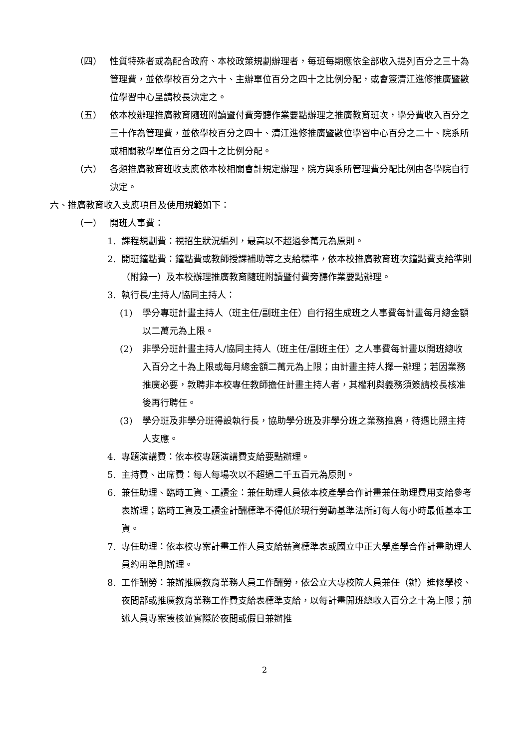（四） 性質特殊者或為配合政府、本校政策規劃辦理者，每班每期應依全部收入提列百分之三十為管理費，並依學校百分之六十、主辦單位百分之四十之比例分配，或會簽清江進修推廣暨數位學習中心呈請校長決定之。
（五） 依本校辦理推廣教育隨班附讀暨付費旁聽作業要點辦理之推廣教育班次，學分費收入百分之三十作為管理費，並依學校百分之四十、清江進修推廣暨數位學習中心百分之二十、院系所或相關教學單位百分之四十之比例分配。
（六） 各類推廣教育班收支應依本校相關會計規定辦理，院方與系所管理費分配比例由各學院自行決定。
六、推廣教育收入支應項目及使用規範如下：
（一） 開班人事費：
1. 課程規劃費：視招生狀況編列，最高以不超過參萬元為原則。
2. 開班鐘點費：鐘點費或教師授課補助等之支給標準，依本校推廣教育班次鐘點費支給準則（附錄一）及本校辦理推廣教育隨班附讀暨付費旁聽作業要點辦理。
3. 執行長/主持人/協同主持人：
(1) 學分專班計畫主持人（班主任/副班主任）自行招生成班之人事費每計畫每月總金額以二萬元為上限。
(2) 非學分班計畫主持人/協同主持人（班主任/副班主任）之人事費每計畫以開班總收入百分之十為上限或每月總金額二萬元為上限；由計畫主持人擇一辦理；若因業務推廣必要，敦聘非本校專任教師擔任計畫主持人者，其權利與義務須簽請校長核准後再行聘任。
(3) 學分班及非學分班得設執行長，協助學分班及非學分班之業務推廣，待遇比照主持人支應。
4. 專題演講費：依本校專題演講費支給要點辦理。
5. 主持費、出席費：每人每場次以不超過二千五百元為原則。
6. 兼任助理、臨時工資、工讀金：兼任助理人員依本校產學合作計畫兼任助理費用支給參考表辦理；臨時工資及工讀金計酬標準不得低於現行勞動基準法所訂每人每小時最低基本工資。
7. 專任助理：依本校專案計畫工作人員支給薪資標準表或國立中正大學產學合作計畫助理人員約用準則辦理。
8. 工作酬勞：兼辦推廣教育業務人員工作酬勞，依公立大專校院人員兼任（辦）進修學校、夜間部或推廣教育業務工作費支給表標準支給，以每計畫開班總收入百分之十為上限；前述人員專案簽核並實際於夜間或假日兼辦推
2